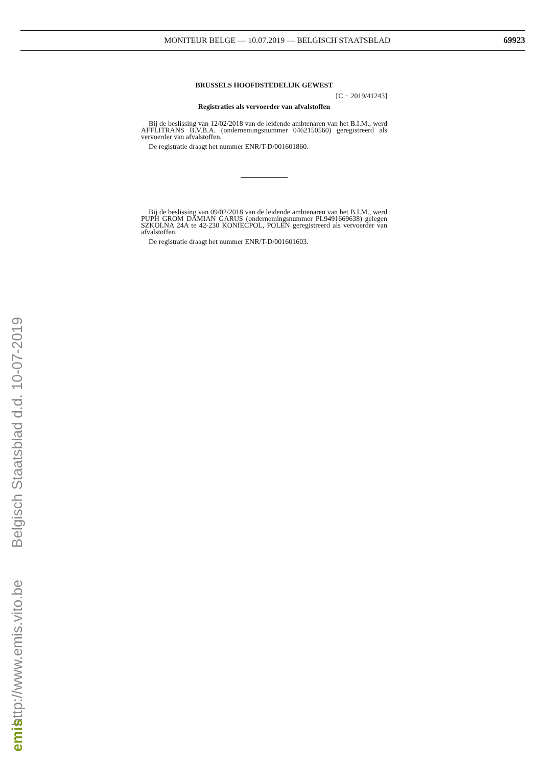MONITEUR BELGE — 10.07.2019 — BELGISCH STAATSBLAD 69923
BRUSSELS HOOFDSTEDELIJK GEWEST
[C − 2019/41243]
Registraties als vervoerder van afvalstoffen
Bij de beslissing van 12/02/2018 van de leidende ambtenaren van het B.I.M., werd AFFLITRANS B.V.B.A. (ondernemingsnummer 0462150560) geregistreerd als vervoerder van afvalstoffen.
De registratie draagt het nummer ENR/T-D/001601860.
Bij de beslissing van 09/02/2018 van de leidende ambtenaren van het B.I.M., werd PUPH GROM DAMIAN GARUS (ondernemingsnummer PL9491669638) gelegen SZKOLNA 24A te 42-230 KONIECPOL, POLEN geregistreerd als vervoerder van afvalstoffen.
De registratie draagt het nummer ENR/T-D/001601603.
http://www.emis.vito.be Belgisch Staatsblad d.d. 10-07-2019
emis